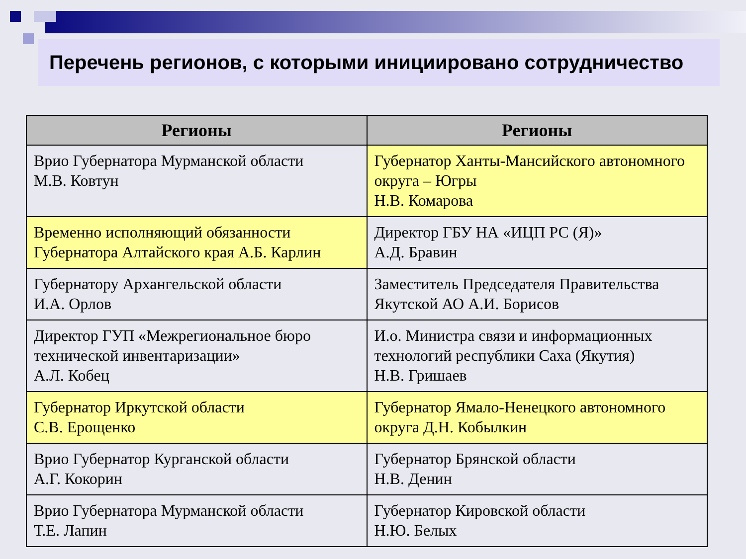Перечень регионов, с которыми инициировано сотрудничество
| Регионы | Регионы |
| --- | --- |
| Врио Губернатора Мурманской области М.В. Ковтун | Губернатор Ханты-Мансийского автономного округа – Югры Н.В. Комарова |
| Временно исполняющий обязанности Губернатора Алтайского края А.Б. Карлин | Директор ГБУ НА «ИЦП РС (Я)» А.Д. Бравин |
| Губернатору Архангельской области И.А. Орлов | Заместитель Председателя Правительства Якутской АО А.И. Борисов |
| Директор ГУП «Межрегиональное бюро технической инвентаризации» А.Л. Кобец | И.о. Министра связи и информационных технологий республики Саха (Якутия) Н.В. Гришаев |
| Губернатор Иркутской области С.В. Ерощенко | Губернатор Ямало-Ненецкого автономного округа Д.Н. Кобылкин |
| Врио Губернатор Курганской области А.Г. Кокорин | Губернатор Брянской области Н.В. Денин |
| Врио Губернатора Мурманской области Т.Е. Лапин | Губернатор Кировской области Н.Ю. Белых |